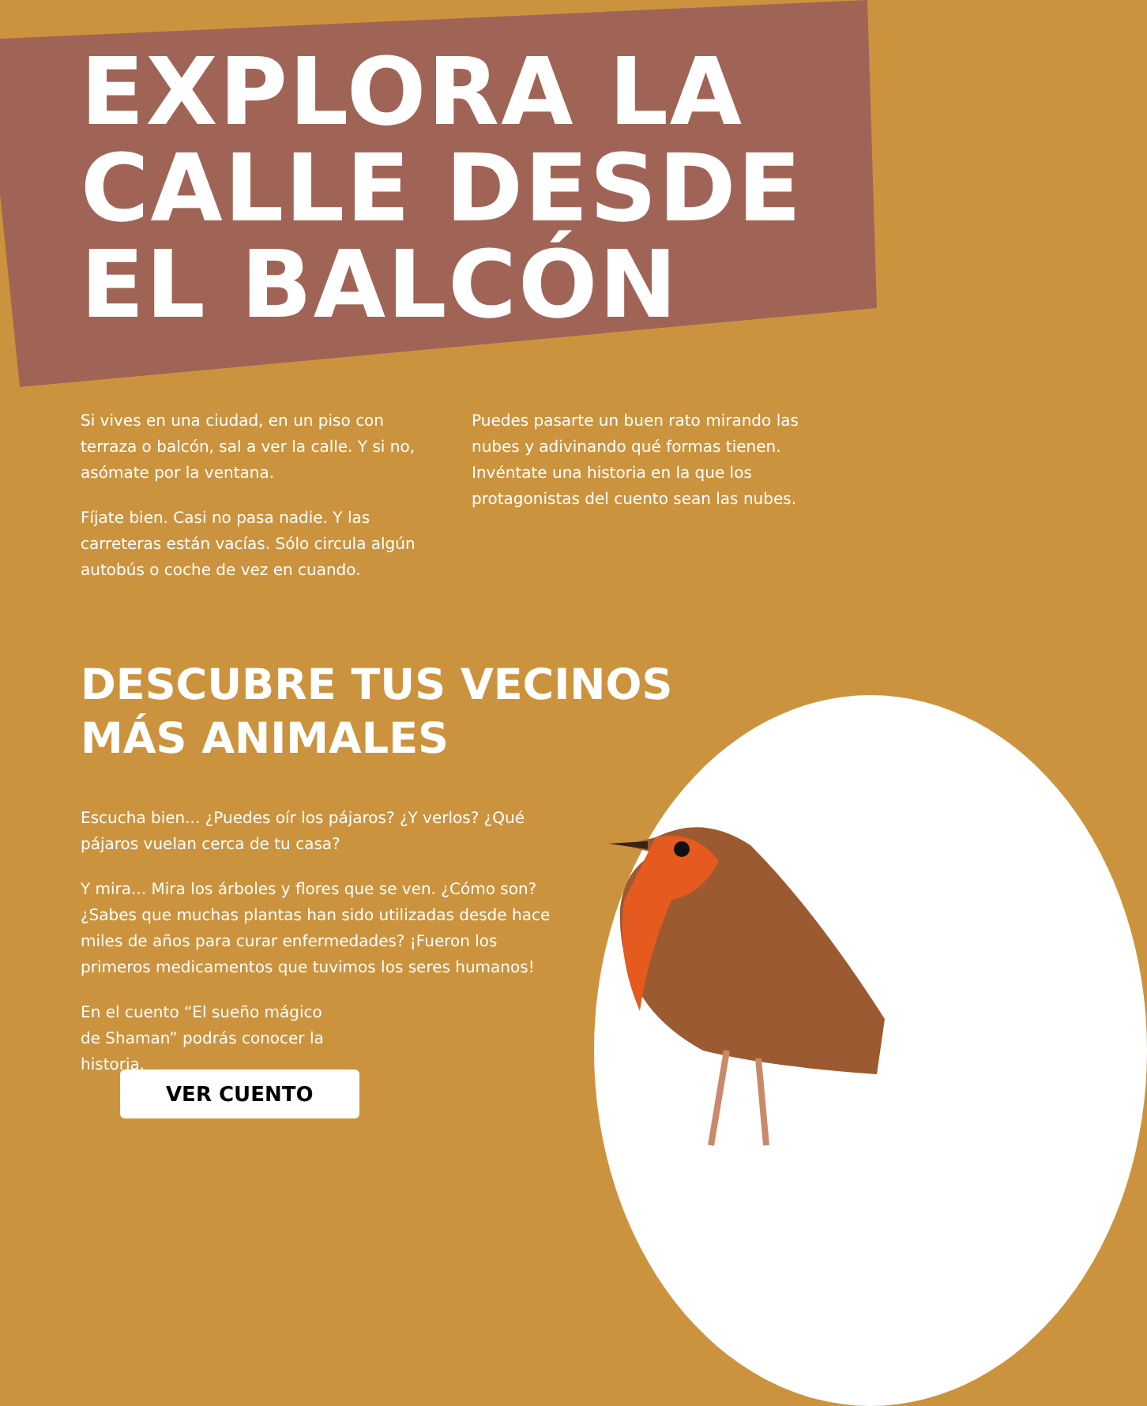EXPLORA LA
CALLE DESDE
EL BALCÓN
Si vives en una ciudad, en un piso con terraza o balcón, sal a ver la calle. Y si no, asómate por la ventana.
Fíjate bien. Casi no pasa nadie. Y las carreteras están vacías. Sólo circula algún autobús o coche de vez en cuando.
Puedes pasarte un buen rato mirando las nubes y adivinando qué formas tienen. Invéntate una historia en la que los protagonistas del cuento sean las nubes.
DESCUBRE TUS VECINOS
MÁS ANIMALES
Escucha bien... ¿Puedes oír los pájaros? ¿Y verlos? ¿Qué pájaros vuelan cerca de tu casa?
Y mira... Mira los árboles y flores que se ven. ¿Cómo son? ¿Sabes que muchas plantas han sido utilizadas desde hace miles de años para curar enfermedades? ¡Fueron los primeros medicamentos que tuvimos los seres humanos!
En el cuento “El sueño mágico de Shaman” podrás conocer la historia. VER CUENTO